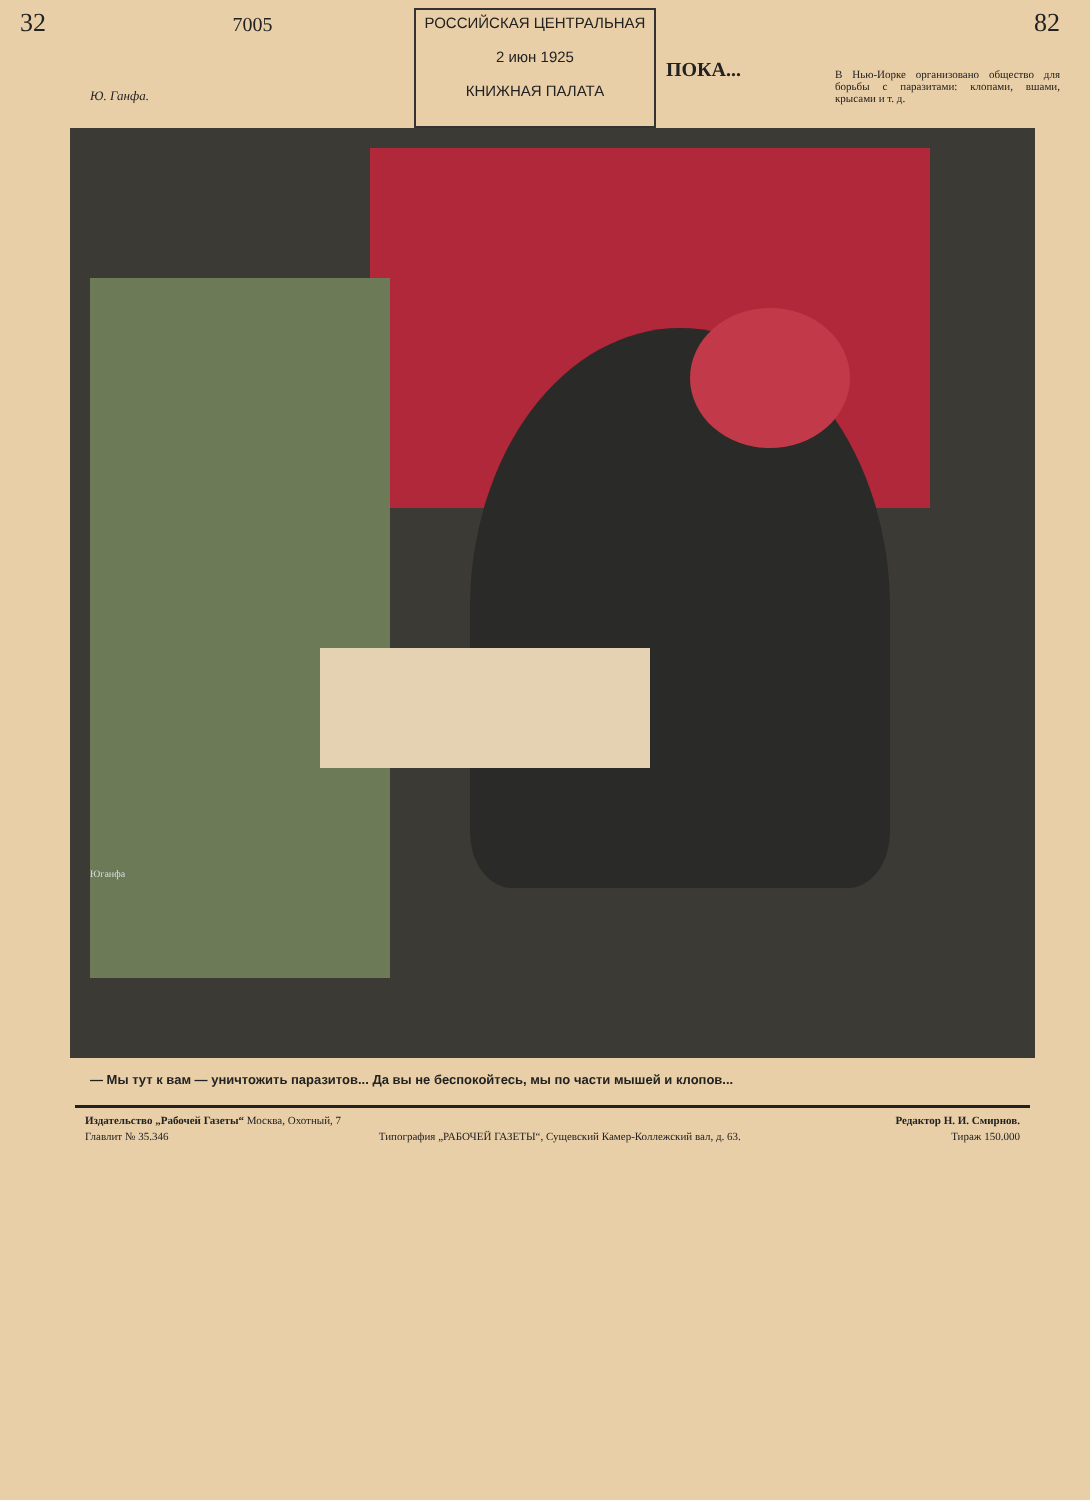32 7005
Ю. Ганфа.
РОССИЙСКАЯ ЦЕНТРАЛЬНАЯ
2 июн 1925
КНИЖНАЯ ПАЛАТА
ПОКА...
82 В Нью-Иорке организовано общество для борьбы с паразитами: клопами, вшами, крысами и т. д.
Юганфа
— Мы тут к вам — уничтожить паразитов... Да вы не беспокойтесь, мы по части мышей и клопов...
Издательство „Рабочей Газеты“ Москва, Охотный, 7 Редактор Н. И. Смирнов.
Главлит № 35.346 Типография „РАБОЧЕЙ ГАЗЕТЫ“, Сущевский Камер-Коллежский вал, д. 63. Тираж 150.000